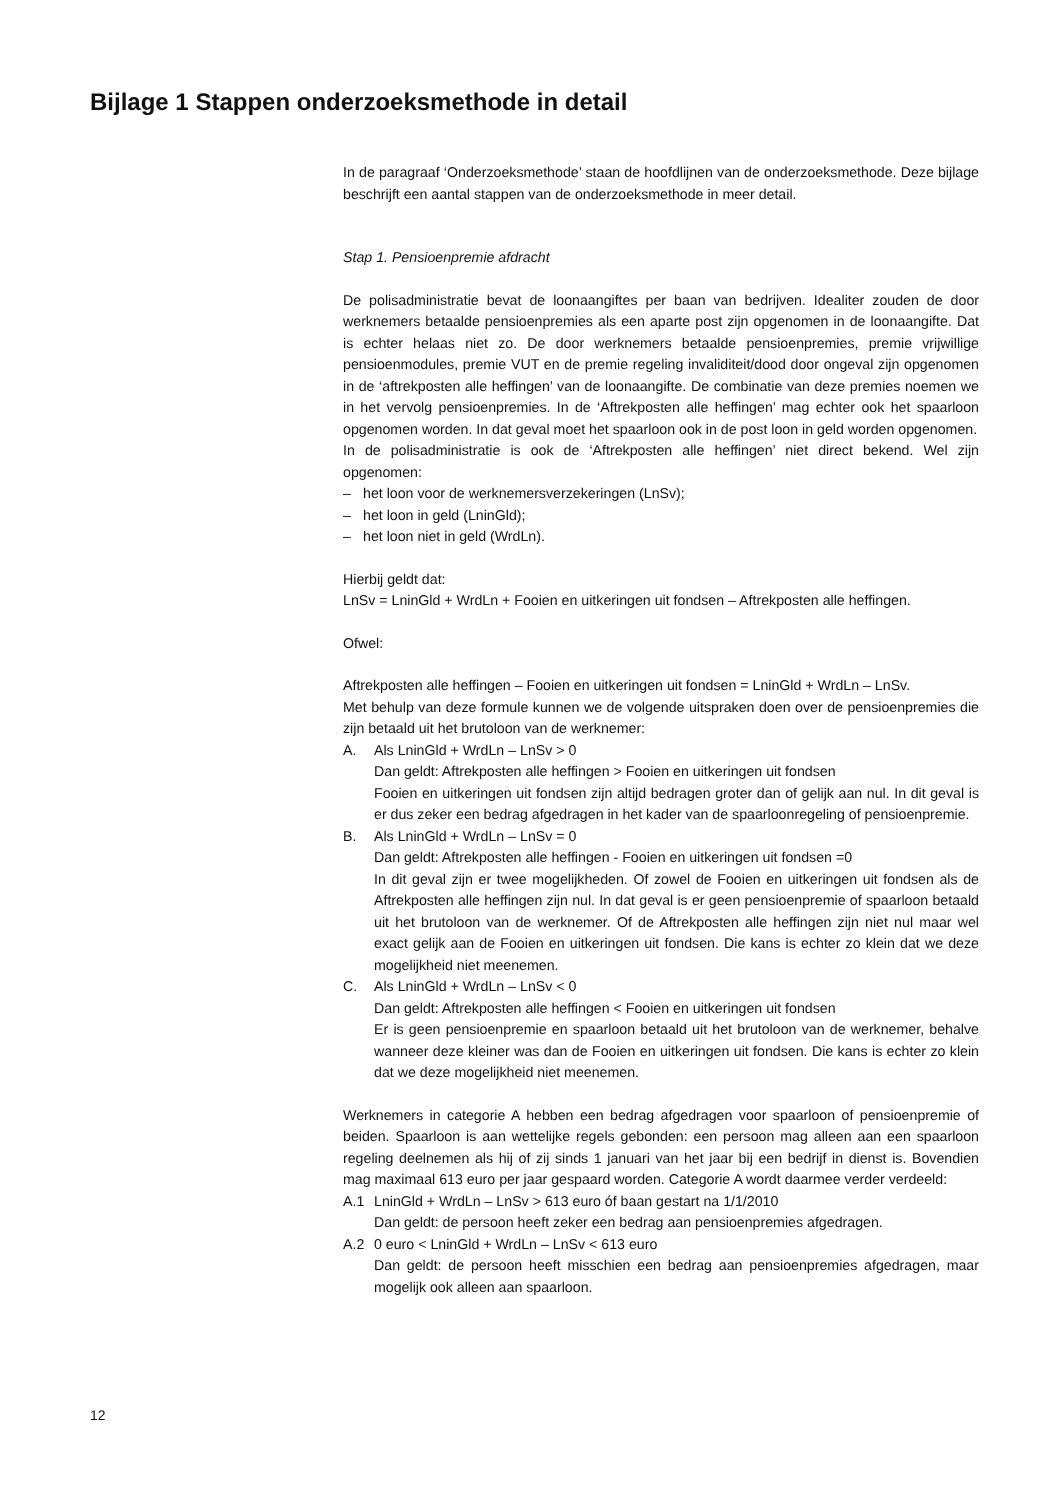Bijlage 1 Stappen onderzoeksmethode in detail
In de paragraaf ‘Onderzoeksmethode’ staan de hoofdlijnen van de onderzoeksmethode. Deze bijlage beschrijft een aantal stappen van de onderzoeksmethode in meer detail.
Stap 1. Pensioenpremie afdracht
De polisadministratie bevat de loonaangiftes per baan van bedrijven. Idealiter zouden de door werknemers betaalde pensioenpremies als een aparte post zijn opgenomen in de loonaangifte. Dat is echter helaas niet zo. De door werknemers betaalde pensioenpremies, premie vrijwillige pensioenmodules, premie VUT en de premie regeling invaliditeit/dood door ongeval zijn opgenomen in de ‘aftrekposten alle heffingen’ van de loonaangifte. De combinatie van deze premies noemen we in het vervolg pensioenpremies. In de ‘Aftrekposten alle heffingen’ mag echter ook het spaarloon opgenomen worden. In dat geval moet het spaarloon ook in de post loon in geld worden opgenomen.
In de polisadministratie is ook de ‘Aftrekposten alle heffingen’ niet direct bekend. Wel zijn opgenomen:
– het loon voor de werknemersverzekeringen (LnSv);
– het loon in geld (LninGld);
– het loon niet in geld (WrdLn).
Hierbij geldt dat:
LnSv = LninGld + WrdLn + Fooien en uitkeringen uit fondsen – Aftrekposten alle heffingen.
Ofwel:
Aftrekposten alle heffingen – Fooien en uitkeringen uit fondsen = LninGld + WrdLn – LnSv.
Met behulp van deze formule kunnen we de volgende uitspraken doen over de pensioenpremies die zijn betaald uit het brutoloon van de werknemer:
A. Als LninGld + WrdLn – LnSv > 0
Dan geldt: Aftrekposten alle heffingen > Fooien en uitkeringen uit fondsen
Fooien en uitkeringen uit fondsen zijn altijd bedragen groter dan of gelijk aan nul. In dit geval is er dus zeker een bedrag afgedragen in het kader van de spaarloonregeling of pensioenpremie.
B. Als LninGld + WrdLn – LnSv = 0
Dan geldt: Aftrekposten alle heffingen - Fooien en uitkeringen uit fondsen =0
In dit geval zijn er twee mogelijkheden. Of zowel de Fooien en uitkeringen uit fondsen als de Aftrekposten alle heffingen zijn nul. In dat geval is er geen pensioenpremie of spaarloon betaald uit het brutoloon van de werknemer. Of de Aftrekposten alle heffingen zijn niet nul maar wel exact gelijk aan de Fooien en uitkeringen uit fondsen. Die kans is echter zo klein dat we deze mogelijkheid niet meenemen.
C. Als LninGld + WrdLn – LnSv < 0
Dan geldt: Aftrekposten alle heffingen < Fooien en uitkeringen uit fondsen
Er is geen pensioenpremie en spaarloon betaald uit het brutoloon van de werknemer, behalve wanneer deze kleiner was dan de Fooien en uitkeringen uit fondsen. Die kans is echter zo klein dat we deze mogelijkheid niet meenemen.
Werknemers in categorie A hebben een bedrag afgedragen voor spaarloon of pensioenpremie of beiden. Spaarloon is aan wettelijke regels gebonden: een persoon mag alleen aan een spaarloon regeling deelnemen als hij of zij sinds 1 januari van het jaar bij een bedrijf in dienst is. Bovendien mag maximaal 613 euro per jaar gespaard worden. Categorie A wordt daarmee verder verdeeld:
A.1 LninGld + WrdLn – LnSv > 613 euro óf baan gestart na 1/1/2010
Dan geldt: de persoon heeft zeker een bedrag aan pensioenpremies afgedragen.
A.2 0 euro < LninGld + WrdLn – LnSv < 613 euro
Dan geldt: de persoon heeft misschien een bedrag aan pensioenpremies afgedragen, maar mogelijk ook alleen aan spaarloon.
12